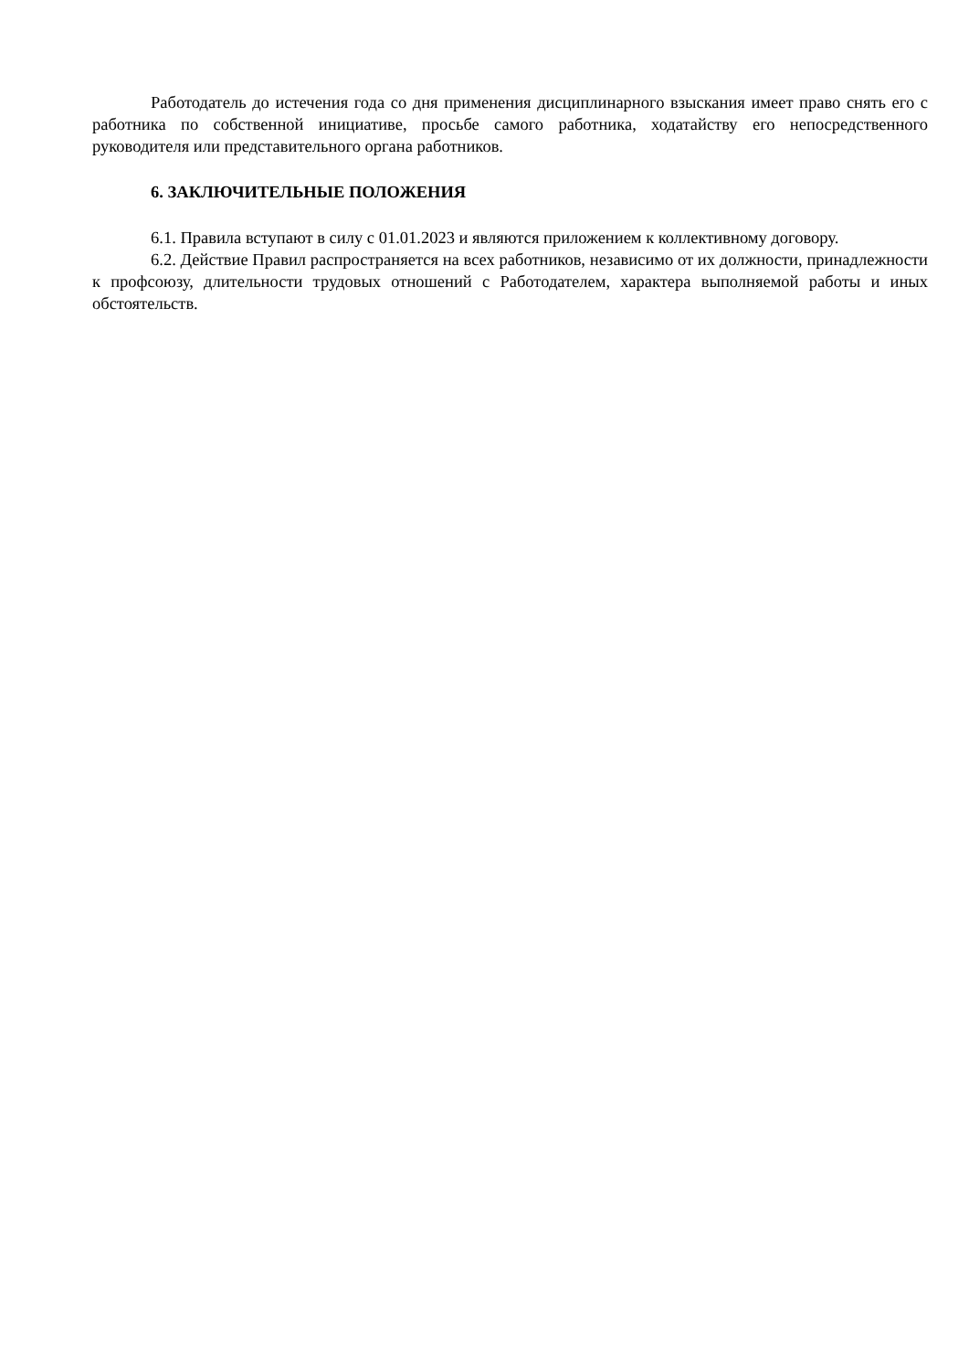Работодатель до истечения года со дня применения дисциплинарного взыскания имеет право снять его с работника по собственной инициативе, просьбе самого работника, ходатайству его непосредственного руководителя или представительного органа работников.
6. ЗАКЛЮЧИТЕЛЬНЫЕ ПОЛОЖЕНИЯ
6.1. Правила вступают в силу с 01.01.2023 и являются приложением к коллективному договору.
6.2. Действие Правил распространяется на всех работников, независимо от их должности, принадлежности к профсоюзу, длительности трудовых отношений с Работодателем, характера выполняемой работы и иных обстоятельств.